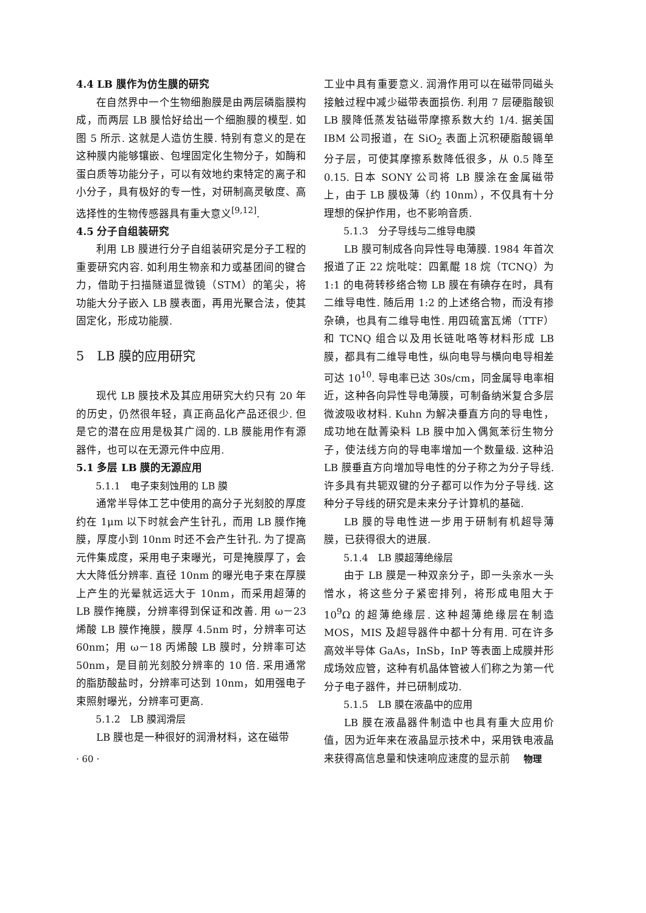4.4 LB 膜作为仿生膜的研究
在自然界中一个生物细胞膜是由两层磷脂膜构成，而两层 LB 膜恰好给出一个细胞膜的模型. 如图 5 所示. 这就是人造仿生膜. 特别有意义的是在这种膜内能够镶嵌、包埋固定化生物分子，如酶和蛋白质等功能分子，可以有效地约束特定的离子和小分子，具有极好的专一性，对研制高灵敏度、高选择性的生物传感器具有重大意义<sup>[9,12]</sup>.
4.5 分子自组装研究
利用 LB 膜进行分子自组装研究是分子工程的重要研究内容. 如利用生物亲和力或基团间的键合力，借助于扫描隧道显微镜（STM）的笔尖，将功能大分子嵌入 LB 膜表面，再用光聚合法，使其固定化，形成功能膜.
5　LB 膜的应用研究
现代 LB 膜技术及其应用研究大约只有 20 年的历史，仍然很年轻，真正商品化产品还很少. 但是它的潜在应用是极其广阔的. LB 膜能用作有源器件，也可以在无源元件中应用.
5.1 多层 LB 膜的无源应用
5.1.1　电子束刻蚀用的 LB 膜
通常半导体工艺中使用的高分子光刻胶的厚度约在 1μm 以下时就会产生针孔，而用 LB 膜作掩膜，厚度小到 10nm 时还不会产生针孔. 为了提高元件集成度，采用电子束曝光，可是掩膜厚了，会大大降低分辨率. 直径 10nm 的曝光电子束在厚膜上产生的光晕就远远大于 10nm，而采用超薄的 LB 膜作掩膜，分辨率得到保证和改善. 用 ω－23 烯酸 LB 膜作掩膜，膜厚 4.5nm 时，分辨率可达 60nm；用 ω－18 丙烯酸 LB 膜时，分辨率可达 50nm，是目前光刻胶分辨率的 10 倍. 采用通常的脂肪酸盐时，分辨率可达到 10nm，如用强电子束照射曝光，分辨率可更高.
5.1.2　LB 膜润滑层
LB 膜也是一种很好的润滑材料，这在磁带
工业中具有重要意义. 润滑作用可以在磁带同磁头接触过程中减少磁带表面损伤. 利用 7 层硬脂酸钡 LB 膜降低蒸发钴磁带摩擦系数大约 1/4. 据美国 IBM 公司报道，在 SiO<sub>2</sub> 表面上沉积硬脂酸镉单分子层，可使其摩擦系数降低很多，从 0.5 降至 0.15. 日本 SONY 公司将 LB 膜涂在金属磁带上，由于 LB 膜极薄（约 10nm），不仅具有十分理想的保护作用，也不影响音质.
5.1.3　分子导线与二维导电膜
LB 膜可制成各向异性导电薄膜. 1984 年首次报道了正 22 烷吡啶：四氰醌 18 烷（TCNQ）为 1:1 的电荷转移络合物 LB 膜在有碘存在时，具有二维导电性. 随后用 1:2 的上述络合物，而没有掺杂碘，也具有二维导电性. 用四硫富瓦烯（TTF）和 TCNQ 组合以及用长链吡咯等材料形成 LB 膜，都具有二维导电性，纵向电导与横向电导相差可达 10<sup>10</sup>. 导电率已达 30s/cm，同金属导电率相近，这种各向异性导电薄膜，可制备纳米复合多层微波吸收材料. Kuhn 为解决垂直方向的导电性，成功地在酞菁染料 LB 膜中加入偶氮苯衍生物分子，使法线方向的导电率增加一个数量级. 这种沿 LB 膜垂直方向增加导电性的分子称之为分子导线. 许多具有共轭双键的分子都可以作为分子导线. 这种分子导线的研究是未来分子计算机的基础.
LB 膜的导电性进一步用于研制有机超导薄膜，已获得很大的进展.
5.1.4　LB 膜超薄绝缘层
由于 LB 膜是一种双亲分子，即一头亲水一头憎水，将这些分子紧密排列，将形成电阻大于 10<sup>9</sup>Ω 的超薄绝缘层. 这种超薄绝缘层在制造 MOS，MIS 及超导器件中都十分有用. 可在许多高效半导体 GaAs，InSb，InP 等表面上成膜并形成场效应管，这种有机晶体管被人们称之为第一代分子电子器件，并已研制成功.
5.1.5　LB 膜在液晶中的应用
LB 膜在液晶器件制造中也具有重大应用价值，因为近年来在液晶显示技术中，采用铁电液晶来获得高信息量和快速响应速度的显示前
· 60 · 物理